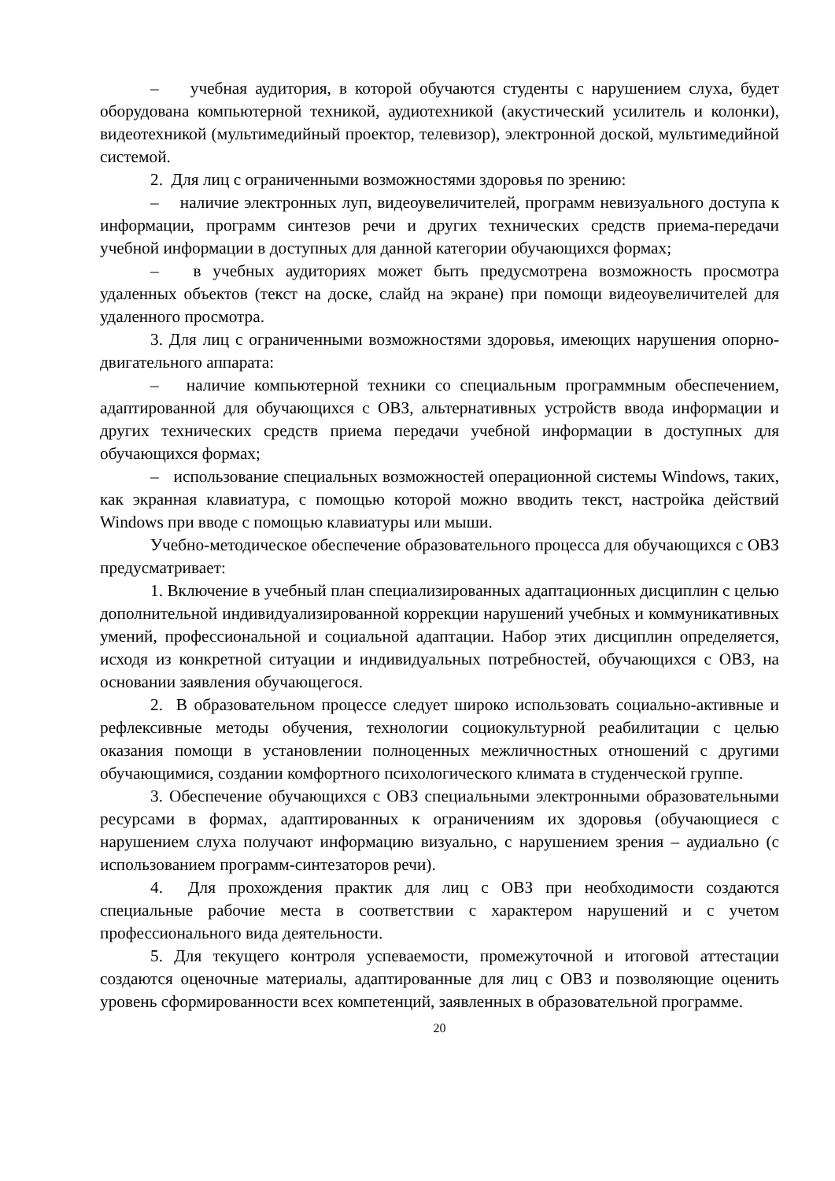– учебная аудитория, в которой обучаются студенты с нарушением слуха, будет оборудована компьютерной техникой, аудиотехникой (акустический усилитель и колонки), видеотехникой (мультимедийный проектор, телевизор), электронной доской, мультимедийной системой.
2. Для лиц с ограниченными возможностями здоровья по зрению:
– наличие электронных луп, видеоувеличителей, программ невизуального доступа к информации, программ синтезов речи и других технических средств приема-передачи учебной информации в доступных для данной категории обучающихся формах;
– в учебных аудиториях может быть предусмотрена возможность просмотра удаленных объектов (текст на доске, слайд на экране) при помощи видеоувеличителей для удаленного просмотра.
3. Для лиц с ограниченными возможностями здоровья, имеющих нарушения опорно-двигательного аппарата:
– наличие компьютерной техники со специальным программным обеспечением, адаптированной для обучающихся с ОВЗ, альтернативных устройств ввода информации и других технических средств приема передачи учебной информации в доступных для обучающихся формах;
– использование специальных возможностей операционной системы Windows, таких, как экранная клавиатура, с помощью которой можно вводить текст, настройка действий Windows при вводе с помощью клавиатуры или мыши.
Учебно-методическое обеспечение образовательного процесса для обучающихся с ОВЗ предусматривает:
1. Включение в учебный план специализированных адаптационных дисциплин с целью дополнительной индивидуализированной коррекции нарушений учебных и коммуникативных умений, профессиональной и социальной адаптации. Набор этих дисциплин определяется, исходя из конкретной ситуации и индивидуальных потребностей, обучающихся с ОВЗ, на основании заявления обучающегося.
2. В образовательном процессе следует широко использовать социально-активные и рефлексивные методы обучения, технологии социокультурной реабилитации с целью оказания помощи в установлении полноценных межличностных отношений с другими обучающимися, создании комфортного психологического климата в студенческой группе.
3. Обеспечение обучающихся с ОВЗ специальными электронными образовательными ресурсами в формах, адаптированных к ограничениям их здоровья (обучающиеся с нарушением слуха получают информацию визуально, с нарушением зрения – аудиально (с использованием программ-синтезаторов речи).
4. Для прохождения практик для лиц с ОВЗ при необходимости создаются специальные рабочие места в соответствии с характером нарушений и с учетом профессионального вида деятельности.
5. Для текущего контроля успеваемости, промежуточной и итоговой аттестации создаются оценочные материалы, адаптированные для лиц с ОВЗ и позволяющие оценить уровень сформированности всех компетенций, заявленных в образовательной программе.
20